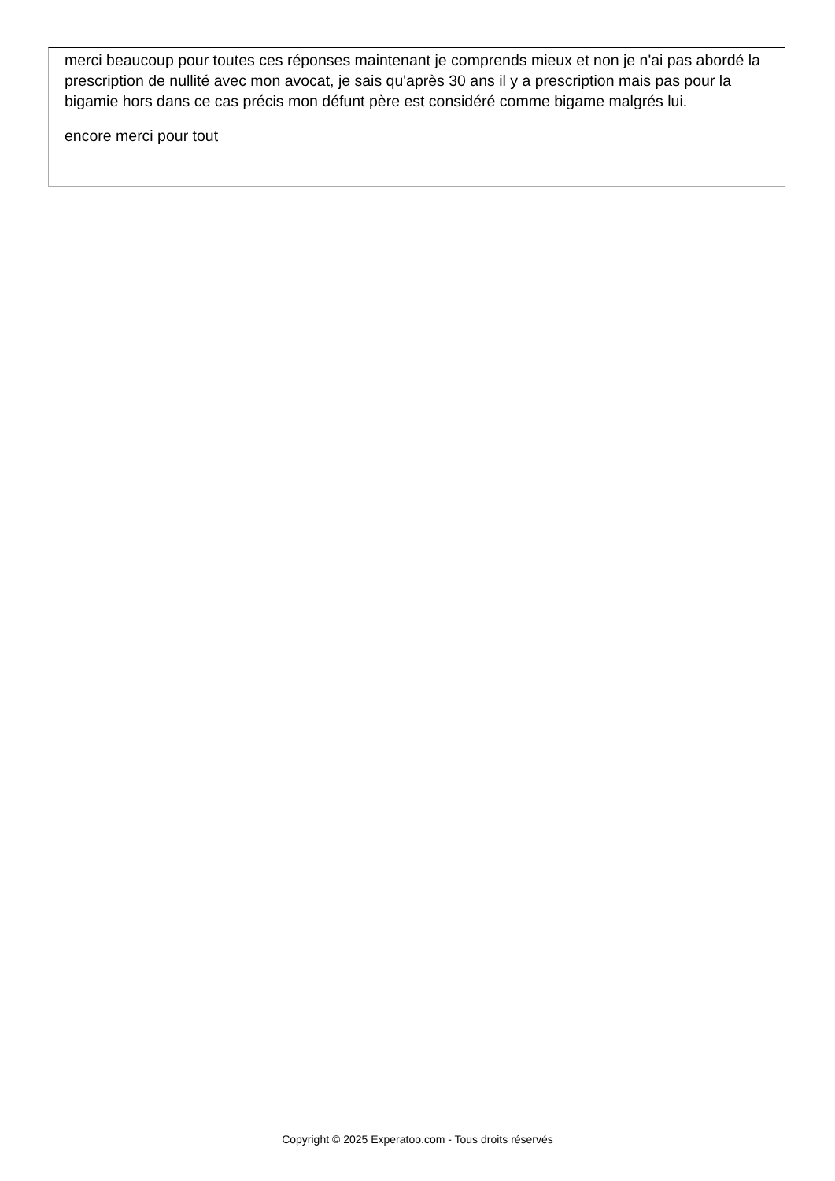merci beaucoup pour toutes ces réponses maintenant je comprends mieux et non je n'ai pas abordé la prescription de nullité avec mon avocat, je sais qu'après 30 ans il y a prescription mais pas pour la bigamie hors dans ce cas précis mon défunt père est considéré comme bigame malgrés lui.
encore merci pour tout
Copyright © 2025 Experatoo.com - Tous droits réservés